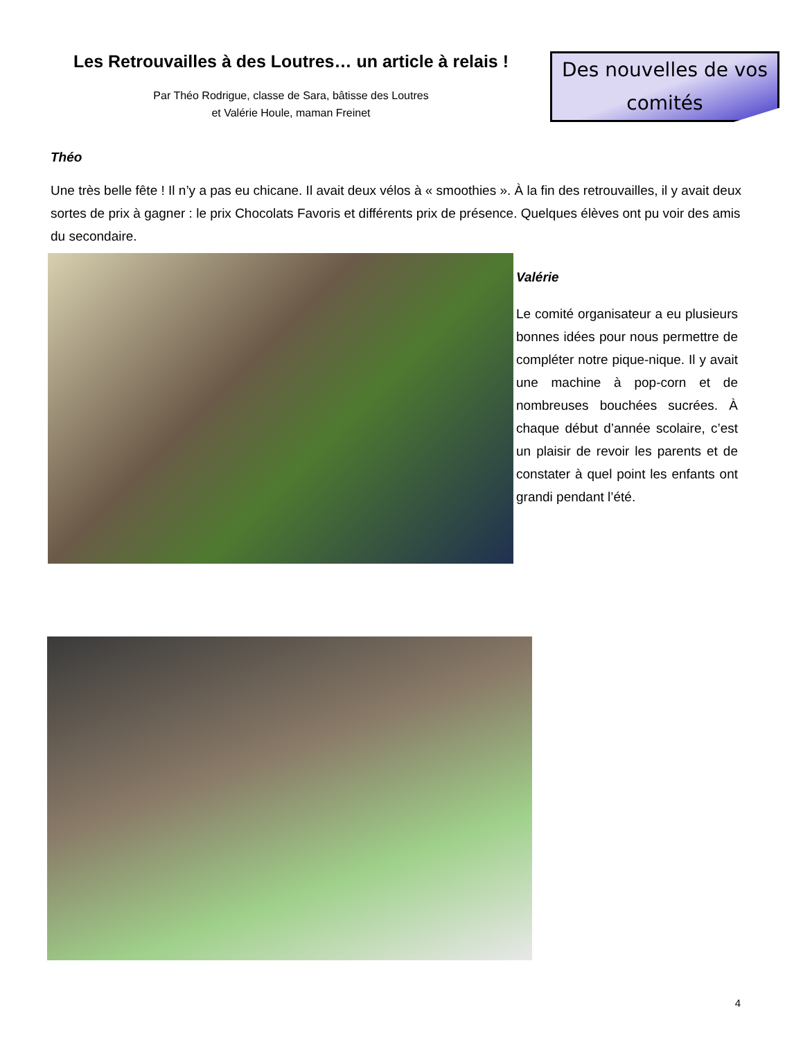Les Retrouvailles à des Loutres… un article à relais !
Par Théo Rodrigue, classe de Sara, bâtisse des Loutres
et Valérie Houle, maman Freinet
Des nouvelles de vos comités
Théo
Une très belle fête ! Il n’y a pas eu chicane. Il avait deux vélos à « smoothies ». À la fin des retrouvailles, il y avait deux sortes de prix à gagner : le prix Chocolats Favoris et différents prix de présence. Quelques élèves ont pu voir des amis du secondaire.
Valérie
Le comité organisateur a eu plusieurs bonnes idées pour nous permettre de compléter notre pique-nique. Il y avait une machine à pop-corn et de nombreuses bouchées sucrées. À chaque début d’année scolaire, c’est un plaisir de revoir les parents et de constater à quel point les enfants ont grandi pendant l’été.
4